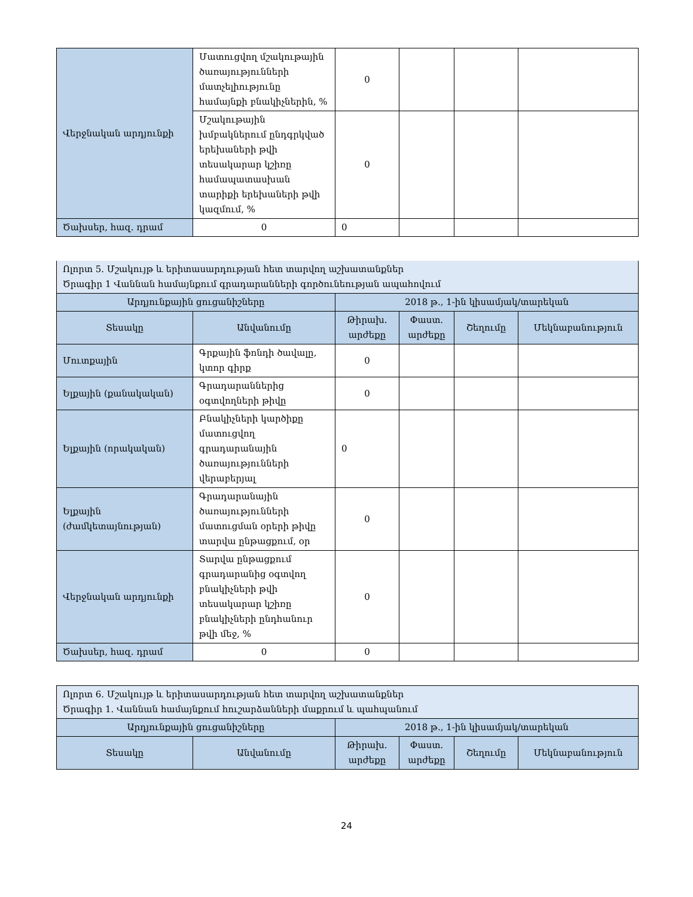| Վերջնական արդյունքի | Մատուցվող մշակութային ծառայությունների մատչելիությունը համայնքի բնակիչներին, % | 0 | | | |
| | Մշակութային խմբակներում ընդգրկված երեխաների թվի տեսակարար կշիռը համապատասխան տարիքի երեխաների թվի կազմում, % | 0 | | | |
| Ծախսեր, հազ. դրամ | 0 | 0 | | | |
| Ոլորտ 5. Մշակույթ և երիտասարդության հետ տարվող աշխատանքներ Ծրագիր 1 Վաննան համայնքում գրադարանների գործունեության ապահովում | | | | | |
| Արդյունքային ցուցանիշները | | 2018 թ., 1-ին կիսամյակ/տարեկան | | | |
| Տեսակը | Անվանումը | Թիրախ. արժեքը | Փաստ. արժեքը | Շեղումը | Մեկնաբանություն |
| Մուտքային | Գրքային ֆոնդի ծավալը, կտոր գիրք | 0 | | | |
| Ելքային (քանակական) | Գրադարաններից օգտվողների թիվը | 0 | | | |
| Ելքային (որակական) | Բնակիչների կարծիքը մատուցվող գրադարանային ծառայությունների վերաբերյալ | 0 | | | |
| Ելքային (ժամկետայնության) | Գրադարանային ծառայությունների մատուցման օրերի թիվը տարվա ընթացքում, օր | 0 | | | |
| Վերջնական արդյունքի | Տարվա ընթացքում գրադարանից օգտվող բնակիչների թվի տեսակարար կշիռը բնակիչների ընդհանուր թվի մեջ, % | 0 | | | |
| Ծախսեր, հազ. դրամ | 0 | 0 | | | |
| Ոլորտ 6. Մշակույթ և երիտասարդության հետ տարվող աշխատանքներ Ծրագիր 1. Վաննան համայնքում հուշարձանների մաքրում և պահպանում | | | | | |
| Արդյունքային ցուցանիշները | | 2018 թ., 1-ին կիսամյակ/տարեկան | | | |
| Տեսակը | Անվանումը | Թիրախ. արժեքը | Փաստ. արժեքը | Շեղումը | Մեկնաբանություն |
24